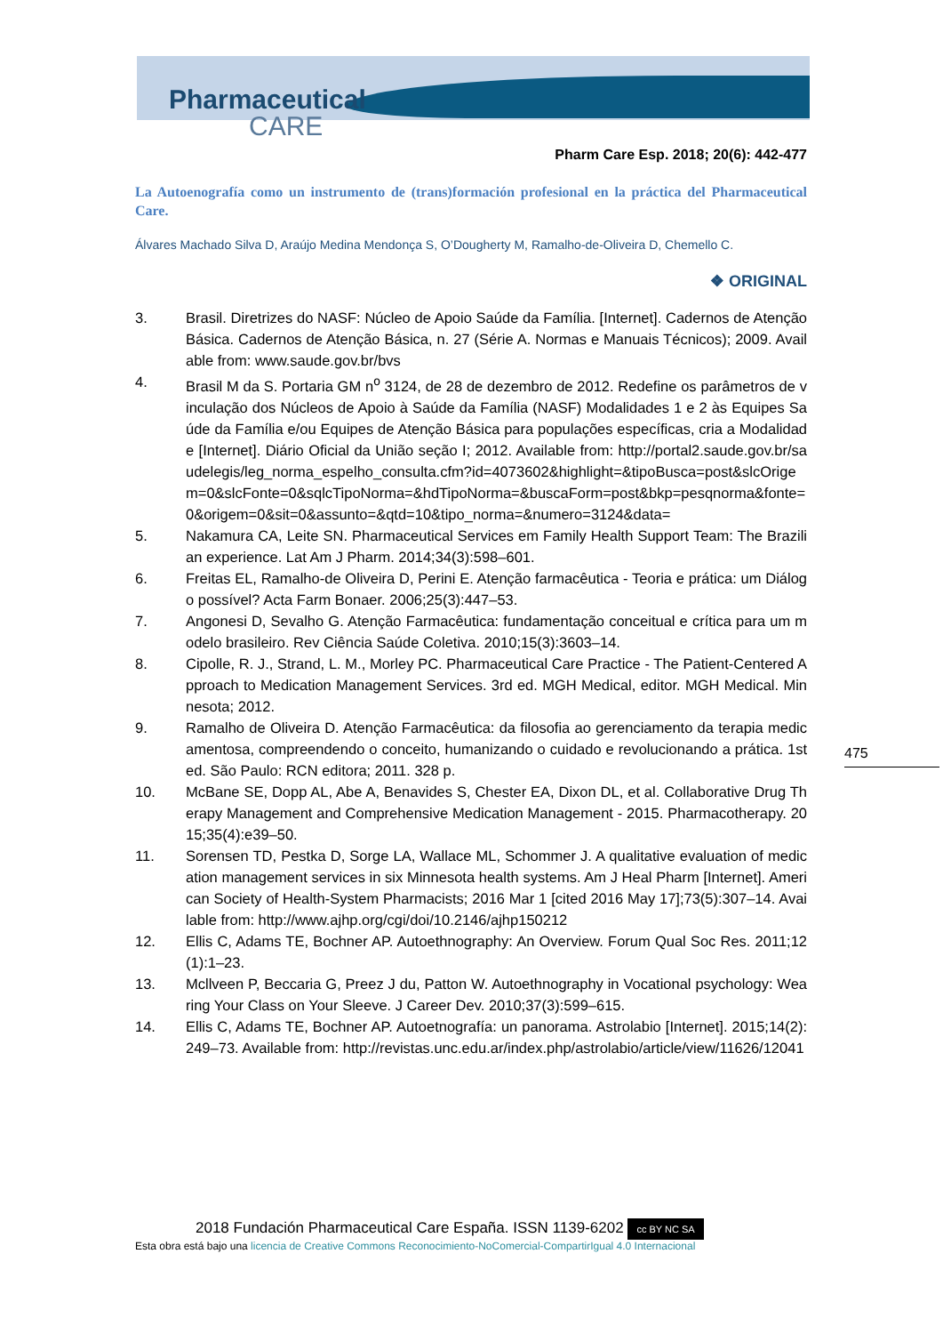Pharmaceutical
CARE
475
Pharm Care Esp. 2018; 20(6): 442-477
La Autoenografía como un instrumento de (trans)formación profesional en la práctica del Pharmaceutical Care.
Álvares Machado Silva D, Araújo Medina Mendonça S, O’Dougherty M, Ramalho-de-Oliveira D, Chemello C.
❖ ORIGINAL
3. Brasil. Diretrizes do NASF: Núcleo de Apoio Saúde da Família. [Internet]. Cadernos de Atenção Básica. Cadernos de Atenção Básica, n. 27 (Série A. Normas e Manuais Técnicos); 2009. Available from: www.saude.gov.br/bvs
4. Brasil M da S. Portaria GM n<sup>o</sup> 3124, de 28 de dezembro de 2012. Redefine os parâmetros de vinculação dos Núcleos de Apoio à Saúde da Família (NASF) Modalidades 1 e 2 às Equipes Saúde da Família e/ou Equipes de Atenção Básica para populações específicas, cria a Modalidade [Internet]. Diário Oficial da União seção I; 2012. Available from: http://portal2.saude.gov.br/saudelegis/leg_norma_espelho_consulta.cfm?id=4073602&highlight=&tipoBusca=post&slcOrigem=0&slcFonte=0&sqlcTipoNorma=&hdTipoNorma=&buscaForm=post&bkp=pesqnorma&fonte=0&origem=0&sit=0&assunto=&qtd=10&tipo_norma=&numero=3124&data=
5. Nakamura CA, Leite SN. Pharmaceutical Services em Family Health Support Team: The Brazilian experience. Lat Am J Pharm. 2014;34(3):598–601.
6. Freitas EL, Ramalho-de Oliveira D, Perini E. Atenção farmacêutica - Teoria e prática: um Diálogo possível? Acta Farm Bonaer. 2006;25(3):447–53.
7. Angonesi D, Sevalho G. Atenção Farmacêutica: fundamentação conceitual e crítica para um modelo brasileiro. Rev Ciência Saúde Coletiva. 2010;15(3):3603–14.
8. Cipolle, R. J., Strand, L. M., Morley PC. Pharmaceutical Care Practice - The Patient-Centered Approach to Medication Management Services. 3rd ed. MGH Medical, editor. MGH Medical. Minnesota; 2012.
9. Ramalho de Oliveira D. Atenção Farmacêutica: da filosofia ao gerenciamento da terapia medicamentosa, compreendendo o conceito, humanizando o cuidado e revolucionando a prática. 1st ed. São Paulo: RCN editora; 2011. 328 p.
10. McBane SE, Dopp AL, Abe A, Benavides S, Chester EA, Dixon DL, et al. Collaborative Drug Therapy Management and Comprehensive Medication Management - 2015. Pharmacotherapy. 2015;35(4):e39–50.
11. Sorensen TD, Pestka D, Sorge LA, Wallace ML, Schommer J. A qualitative evaluation of medication management services in six Minnesota health systems. Am J Heal Pharm [Internet]. American Society of Health-System Pharmacists; 2016 Mar 1 [cited 2016 May 17];73(5):307–14. Available from: http://www.ajhp.org/cgi/doi/10.2146/ajhp150212
12. Ellis C, Adams TE, Bochner AP. Autoethnography: An Overview. Forum Qual Soc Res. 2011;12(1):1–23.
13. Mcllveen P, Beccaria G, Preez J du, Patton W. Autoethnography in Vocational psychology: Wearing Your Class on Your Sleeve. J Career Dev. 2010;37(3):599–615.
14. Ellis C, Adams TE, Bochner AP. Autoetnografía: un panorama. Astrolabio [Internet]. 2015;14(2):249–73. Available from: http://revistas.unc.edu.ar/index.php/astrolabio/article/view/11626/12041
2018 Fundación Pharmaceutical Care España. ISSN 1139-6202 cc BY NC SA
Esta obra está bajo una licencia de Creative Commons Reconocimiento-NoComercial-CompartirIgual 4.0 Internacional